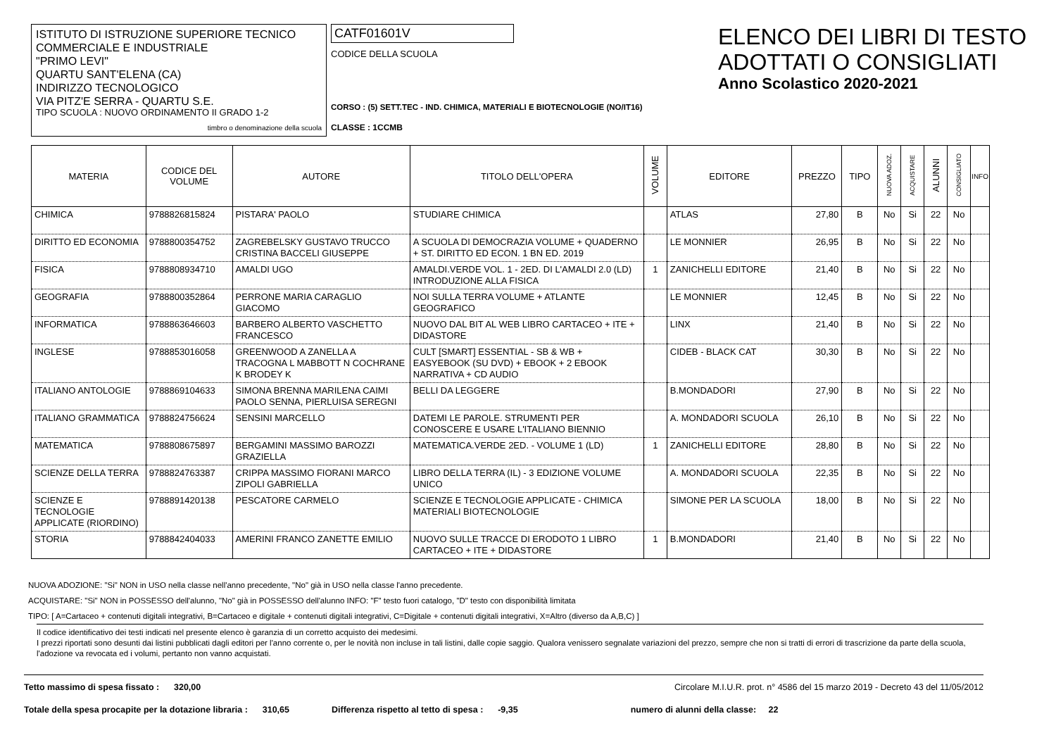ISTITUTO DI ISTRUZIONE SUPERIORE TECNICO COMMERCIALE E INDUSTRIALE
"PRIMO LEVI"
QUARTU SANT'ELENA (CA)
INDIRIZZO TECNOLOGICO
VIA PITZ'E SERRA - QUARTU S.E.
TIPO SCUOLA : NUOVO ORDINAMENTO II GRADO 1-2
timbro o denominazione della scuola
CATF01601V
CODICE DELLA SCUOLA
CORSO : (5) SETT.TEC - IND. CHIMICA, MATERIALI E BIOTECNOLOGIE (NO/IT16)
CLASSE : 1CCMB
ELENCO DEI LIBRI DI TESTO
ADOTTATI O CONSIGLIATI
Anno Scolastico 2020-2021
| MATERIA | CODICE DEL VOLUME | AUTORE | TITOLO DELL'OPERA | VOLUME | EDITORE | PREZZO | TIPO | NUOVA ADOZ. | ACQUISTARE | ALUNNI | CONSIGLIATO | INFO |
| --- | --- | --- | --- | --- | --- | --- | --- | --- | --- | --- | --- | --- |
| CHIMICA | 9788826815824 | PISTARA' PAOLO | STUDIARE CHIMICA | | ATLAS | 27,80 | B | No | Si | 22 | No | |
| DIRITTO ED ECONOMIA | 9788800354752 | ZAGREBELSKY GUSTAVO TRUCCO CRISTINA BACCELI GIUSEPPE | A SCUOLA DI DEMOCRAZIA VOLUME + QUADERNO + ST. DIRITTO ED ECON. 1 BN ED. 2019 | | LE MONNIER | 26,95 | B | No | Si | 22 | No | |
| FISICA | 9788808934710 | AMALDI UGO | AMALDI.VERDE VOL. 1 - 2ED. DI L'AMALDI 2.0 (LD) INTRODUZIONE ALLA FISICA | 1 | ZANICHELLI EDITORE | 21,40 | B | No | Si | 22 | No | |
| GEOGRAFIA | 9788800352864 | PERRONE MARIA CARAGLIO GIACOMO | NOI SULLA TERRA VOLUME + ATLANTE GEOGRAFICO | | LE MONNIER | 12,45 | B | No | Si | 22 | No | |
| INFORMATICA | 9788863646603 | BARBERO ALBERTO VASCHETTO FRANCESCO | NUOVO DAL BIT AL WEB LIBRO CARTACEO + ITE + DIDASTORE | | LINX | 21,40 | B | No | Si | 22 | No | |
| INGLESE | 9788853016058 | GREENWOOD A ZANELLA A TRACOGNA L MABBOTT N COCHRANE K BRODEY K | CULT [SMART] ESSENTIAL - SB & WB + EASYEBOOK (SU DVD) + EBOOK + 2 EBOOK NARRATIVA + CD AUDIO | | CIDEB - BLACK CAT | 30,30 | B | No | Si | 22 | No | |
| ITALIANO ANTOLOGIE | 9788869104633 | SIMONA BRENNA MARILENA CAIMI PAOLO SENNA, PIERLUISA SEREGNI | BELLI DA LEGGERE | | B.MONDADORI | 27,90 | B | No | Si | 22 | No | |
| ITALIANO GRAMMATICA | 9788824756624 | SENSINI MARCELLO | DATEMI LE PAROLE. STRUMENTI PER CONOSCERE E USARE L'ITALIANO BIENNIO | | A. MONDADORI SCUOLA | 26,10 | B | No | Si | 22 | No | |
| MATEMATICA | 9788808675897 | BERGAMINI MASSIMO BAROZZI GRAZIELLA | MATEMATICA.VERDE 2ED. - VOLUME 1 (LD) | 1 | ZANICHELLI EDITORE | 28,80 | B | No | Si | 22 | No | |
| SCIENZE DELLA TERRA | 9788824763387 | CRIPPA MASSIMO FIORANI MARCO ZIPOLI GABRIELLA | LIBRO DELLA TERRA (IL) - 3 EDIZIONE VOLUME UNICO | | A. MONDADORI SCUOLA | 22,35 | B | No | Si | 22 | No | |
| SCIENZE E TECNOLOGIE APPLICATE (RIORDINO) | 9788891420138 | PESCATORE CARMELO | SCIENZE E TECNOLOGIE APPLICATE - CHIMICA MATERIALI BIOTECNOLOGIE | | SIMONE PER LA SCUOLA | 18,00 | B | No | Si | 22 | No | |
| STORIA | 9788842404033 | AMERINI FRANCO ZANETTE EMILIO | NUOVO SULLE TRACCE DI ERODOTO 1 LIBRO CARTACEO + ITE + DIDASTORE | 1 | B.MONDADORI | 21,40 | B | No | Si | 22 | No | |
NUOVA ADOZIONE: "Si" NON in USO nella classe nell'anno precedente, "No" già in USO nella classe l'anno precedente.
ACQUISTARE: "Si" NON in POSSESSO dell'alunno, "No" già in POSSESSO dell'alunno INFO: "F" testo fuori catalogo, "D" testo con disponibilità limitata
TIPO: [ A=Cartaceo + contenuti digitali integrativi, B=Cartaceo e digitale + contenuti digitali integrativi, C=Digitale + contenuti digitali integrativi, X=Altro (diverso da A,B,C) ]
Il codice identificativo dei testi indicati nel presente elenco è garanzia di un corretto acquisto dei medesimi.
I prezzi riportati sono desunti dai listini pubblicati dagli editori per l'anno corrente o, per le novità non incluse in tali listini, dalle copie saggio. Qualora venissero segnalate variazioni del prezzo, sempre che non si tratti di errori di trascrizione da parte della scuola, l'adozione va revocata ed i volumi, pertanto non vanno acquistati.
Tetto massimo di spesa fissato : 320,00 Circolare M.I.U.R. prot. n° 4586 del 15 marzo 2019 - Decreto 43 del 11/05/2012
Totale della spesa procapite per la dotazione libraria : 310,65 Differenza rispetto al tetto di spesa : -9,35 numero di alunni della classe: 22